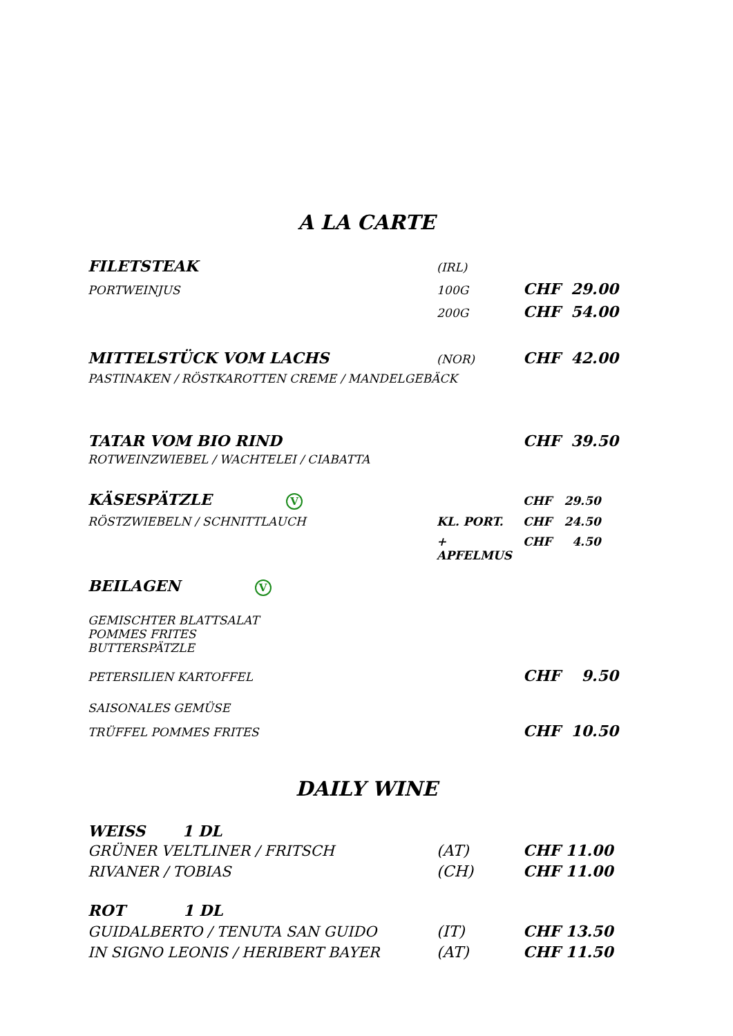A LA CARTE
FILETSTEAK (IRL)
PORTWEINJUS 100G CHF 29.00
200G CHF 54.00
MITTELSTÜCK VOM LACHS (NOR) CHF 42.00
PASTINAKEN / RÖSTKAROTTEN CREME / MANDELGEBÄCK
TATAR VOM BIO RIND CHF 39.50
ROTWEINZWIEBEL / WACHTELEI / CIABATTA
KÄSESPÄTZLE V CHF 29.50
RÖSTZWIEBELN / SCHNITTLAUCH KL. PORT. CHF 24.50
+ APFELMUS CHF 4.50
BEILAGEN V
GEMISCHTER BLATTSALAT
POMMES FRITES
BUTTERSPÄTZLE
PETERSILIEN KARTOFFEL CHF 9.50
SAISONALES GEMÜSE
TRÜFFEL POMMES FRITES CHF 10.50
DAILY WINE
WEISS 1 DL
GRÜNER VELTLINER / FRITSCH (AT) CHF 11.00
RIVANER / TOBIAS (CH) CHF 11.00
ROT 1 DL
GUIDALBERTO / TENUTA SAN GUIDO (IT) CHF 13.50
IN SIGNO LEONIS / HERIBERT BAYER (AT) CHF 11.50